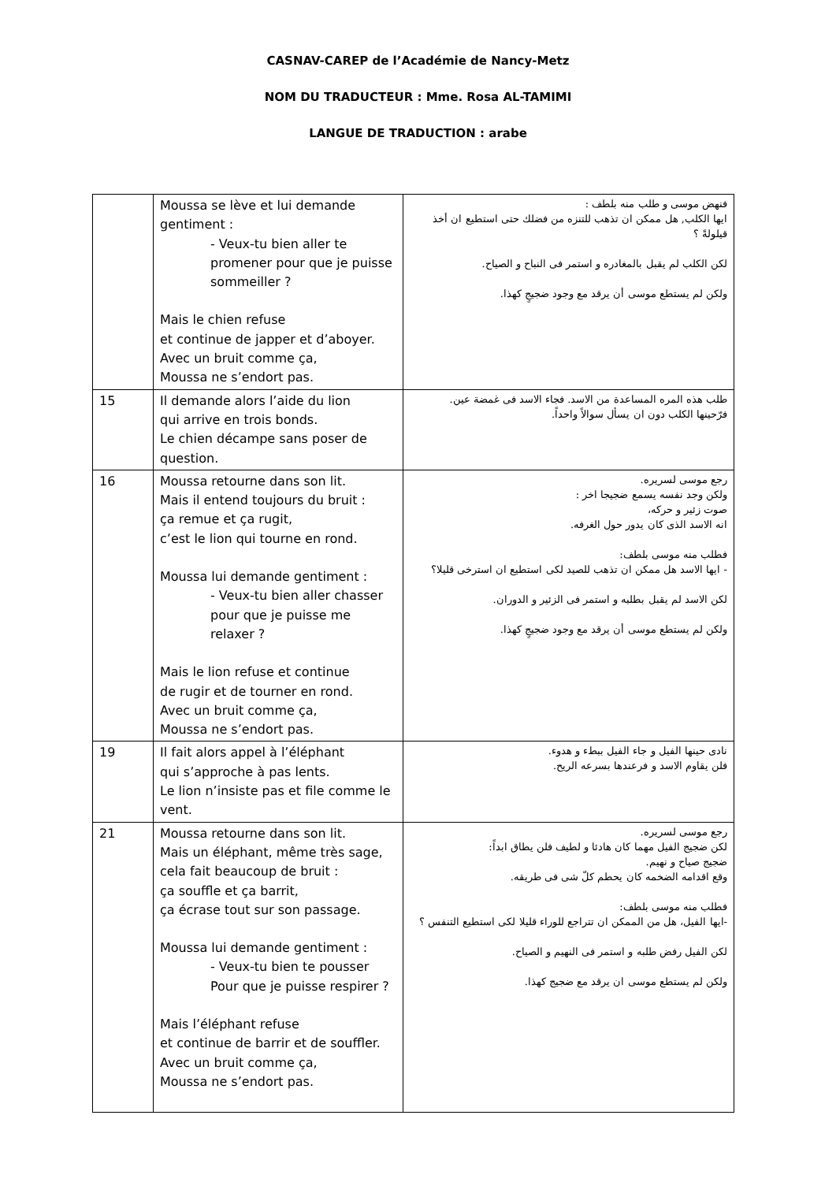CASNAV-CAREP de l’Académie de Nancy-Metz
NOM DU TRADUCTEUR : Mme. Rosa AL-TAMIMI
LANGUE DE TRADUCTION : arabe
| | Moussa se lève et lui demande gentiment : - Veux-tu bien aller te promener pour que je puisse sommeiller ? Mais le chien refuse et continue de japper et d’aboyer. Avec un bruit comme ça, Moussa ne s’endort pas. | فنهض موسى و طلب منه بلطف : ايها الكلب, هل ممكن ان تذهب للتنزه من فضلك حتى استطيع ان أخذ قيلولةً ؟ لكن الكلب لم يقبل بالمغادره و استمر فى النباح و الصياح. ولكن لم يستطع موسى أن يرقد مع وجود ضجيجٍ كهذا. |
| 15 | Il demande alors l’aide du lion qui arrive en trois bonds. Le chien décampe sans poser de question. | طلب هذه المره المساعدة من الاسد. فجاء الاسد فى غمضة عين. فرّحينها الكلب دون ان يسأل سوالاً واحداً. |
| 16 | Moussa retourne dans son lit. Mais il entend toujours du bruit : ça remue et ça rugit, c’est le lion qui tourne en rond. Moussa lui demande gentiment : - Veux-tu bien aller chasser pour que je puisse me relaxer ? Mais le lion refuse et continue de rugir et de tourner en rond. Avec un bruit comme ça, Moussa ne s’endort pas. | رجع موسى لسريره. ولكن وجد نفسه يسمع ضجيجا اخر : صوت زئير و حركه، انه الاسد الذى كان يدور حول الغرفه. فطلب منه موسى بلطف: - ايها الاسد هل ممكن ان تذهب للصيد لكى استطيع ان استرخى قليلا؟ لكن الاسد لم يقبل بطلبه و استمر فى الزئير و الدوران. ولكن لم يستطع موسى أن يرقد مع وجود ضجيجٍ كهذا. |
| 19 | Il fait alors appel à l’éléphant qui s’approche à pas lents. Le lion n’insiste pas et file comme le vent. | نادى حينها الفيل و جاء الفيل ببطء و هدوء. فلن يقاوم الاسد و فرعندها بسرعه الريح. |
| 21 | Moussa retourne dans son lit. Mais un éléphant, même très sage, cela fait beaucoup de bruit : ça souffle et ça barrit, ça écrase tout sur son passage. Moussa lui demande gentiment : - Veux-tu bien te pousser Pour que je puisse respirer ? Mais l’éléphant refuse et continue de barrir et de souffler. Avec un bruit comme ça, Moussa ne s’endort pas. | رجع موسى لسريره. لكن ضجيج الفيل مهما كان هادئا و لطيف فلن يطاق ابداً: ضجيج صياح و نهيم. وقع اقدامه الضخمه كان يحطم كلّ شى فى طريقه. فطلب منه موسى بلطف: -ايها الفيل، هل من الممكن ان تتراجع للوراء قليلا لكى استطيع التنفس ؟ لكن الفيل رفض طلبه و استمر فى النهيم و الصياح. ولكن لم يستطع موسى ان يرقد مع ضجيج كهذا. |